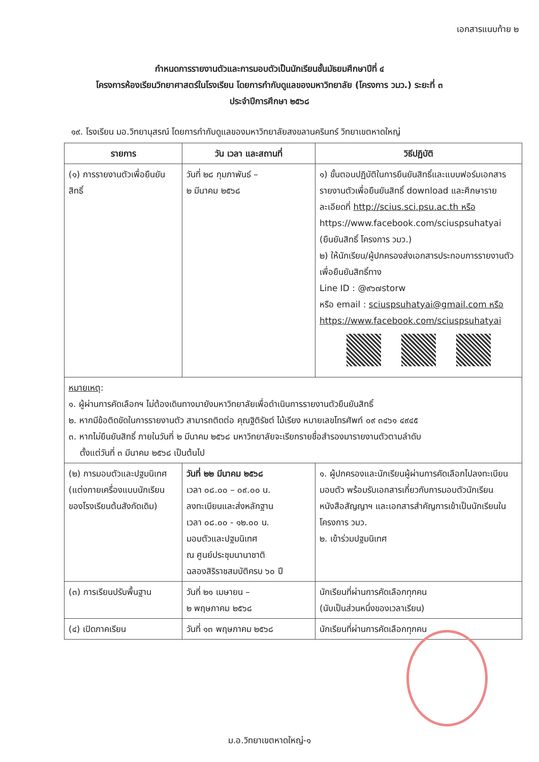เอกสารแนบท้าย ๒
กำหนดการรายงานตัวและการมอบตัวเป็นนักเรียนชั้นมัธยมศึกษาปีที่ ๔
โครงการห้องเรียนวิทยาศาสตร์ในโรงเรียน โดยการกำกับดูแลของมหาวิทยาลัย (โครงการ วมว.) ระยะที่ ๓
ประจำปีการศึกษา ๒๕๖๘
๑๙. โรงเรียน มอ.วิทยานุสรณ์ โดยการกำกับดูแลของมหาวิทยาลัยสงขลานครินทร์ วิทยาเขตหาดใหญ่
| รายการ | วัน เวลา และสถานที่ | วิธีปฏิบัติ |
| --- | --- | --- |
| (๑) การรายงานตัวเพื่อยืนยันสิทธิ์ | วันที่ ๒๘ กุมภาพันธ์ – ๒ มีนาคม ๒๕๖๘ | ๑) ขั้นตอนปฏิบัติในการยืนยันสิทธิ์และแบบฟอร์มเอกสารรายงานตัวเพื่อยืนยันสิทธิ์ download และศึกษารายละเอียดที่ http://scius.sci.psu.ac.th หรือ https://www.facebook.com/sciuspsuhatyai (ยืนยันสิทธิ์ โครงการ วมว.) ๒) ให้นักเรียน/ผู้ปกครองส่งเอกสารประกอบการรายงานตัวเพื่อยืนยันสิทธิ์ทาง Line ID : @๙๖๗storw หรือ email : sciuspsuhatyai@gmail.com หรือ https://www.facebook.com/sciuspsuhatyai |
| หมายเหตุ : ๑. ผู้ผ่านการคัดเลือกฯ ไม่ต้องเดินทางมายังมหาวิทยาลัยเพื่อดำเนินการรายงานตัวยืนยันสิทธิ์ ๒. หากมีข้อติดขัดในการรายงานตัว สามารถติดต่อ คุณฐิติรัชต์ ไม้เรียง หมายเลขโทรศัพท์ ๐๙ ๓๔๖๑ ๔๙๔๕ ๓. หากไม่ยืนยันสิทธิ์ ภายในวันที่ ๒ มีนาคม ๒๕๖๘ มหาวิทยาลัยจะเรียกรายชื่อสำรองมารายงานตัวตามลำดับ ตั้งแต่วันที่ ๓ มีนาคม ๒๕๖๘ เป็นต้นไป | | |
| (๒) การมอบตัวและปฐมนิเทศ (แต่งกายเครื่องแบบนักเรียนของโรงเรียนต้นสังกัดเดิม) | วันที่ ๒๒ มีนาคม ๒๕๖๘ เวลา ๐๘.๐๐ – ๐๙.๐๐ น. ลงทะเบียนและส่งหลักฐาน เวลา ๐๘.๐๐ - ๑๒.๐๐ น. มอบตัวและปฐมนิเทศ ณ ศูนย์ประชุมนานาชาติ ฉลองสิริราชสมบัติครบ ๖๐ ปี | ๑. ผู้ปกครองและนักเรียนผู้ผ่านการคัดเลือกไปลงทะเบียนมอบตัว พร้อมรับเอกสารเกี่ยวกับการมอบตัวนักเรียน หนังสือสัญญาฯ และเอกสารสำคัญการเข้าเป็นนักเรียนในโครงการ วมว. ๒. เข้าร่วมปฐมนิเทศ |
| (๓) การเรียนปรับพื้นฐาน | วันที่ ๒๑ เมษายน – ๒ พฤษภาคม ๒๕๖๘ | นักเรียนที่ผ่านการคัดเลือกทุกคน (นับเป็นส่วนหนึ่งของเวลาเรียน) |
| (๔) เปิดภาคเรียน | วันที่ ๑๓ พฤษภาคม ๒๕๖๘ | นักเรียนที่ผ่านการคัดเลือกทุกคน |
ม.อ.วิทยาเขตหาดใหญ่-๑